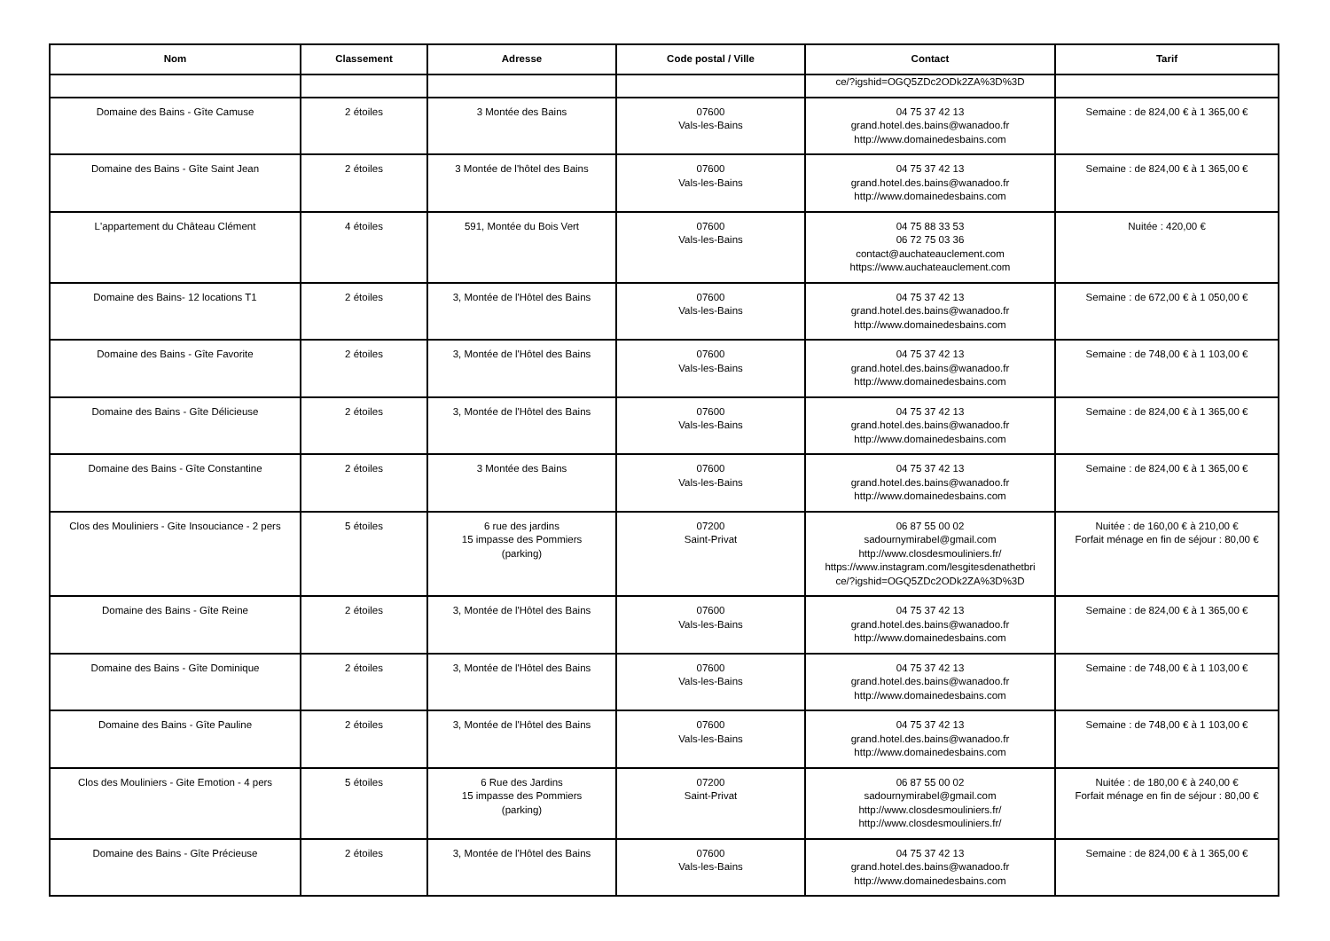| Nom | Classement | Adresse | Code postal / Ville | Contact | Tarif |
| --- | --- | --- | --- | --- | --- |
| | | | | ce/?igshid=OGQ5ZDc2ODk2ZA%3D%3D | |
| Domaine des Bains - Gîte Camuse | 2 étoiles | 3 Montée des Bains | 07600 Vals-les-Bains | 04 75 37 42 13 grand.hotel.des.bains@wanadoo.fr http://www.domainedesbains.com | Semaine : de 824,00 € à 1 365,00 € |
| Domaine des Bains - Gîte Saint Jean | 2 étoiles | 3 Montée de l'hôtel des Bains | 07600 Vals-les-Bains | 04 75 37 42 13 grand.hotel.des.bains@wanadoo.fr http://www.domainedesbains.com | Semaine : de 824,00 € à 1 365,00 € |
| L'appartement du Château Clément | 4 étoiles | 591, Montée du Bois Vert | 07600 Vals-les-Bains | 04 75 88 33 53 06 72 75 03 36 contact@auchateauclement.com https://www.auchateauclement.com | Nuitée : 420,00 € |
| Domaine des Bains- 12 locations T1 | 2 étoiles | 3, Montée de l'Hôtel des Bains | 07600 Vals-les-Bains | 04 75 37 42 13 grand.hotel.des.bains@wanadoo.fr http://www.domainedesbains.com | Semaine : de 672,00 € à 1 050,00 € |
| Domaine des Bains - Gîte Favorite | 2 étoiles | 3, Montée de l'Hôtel des Bains | 07600 Vals-les-Bains | 04 75 37 42 13 grand.hotel.des.bains@wanadoo.fr http://www.domainedesbains.com | Semaine : de 748,00 € à 1 103,00 € |
| Domaine des Bains - Gîte Délicieuse | 2 étoiles | 3, Montée de l'Hôtel des Bains | 07600 Vals-les-Bains | 04 75 37 42 13 grand.hotel.des.bains@wanadoo.fr http://www.domainedesbains.com | Semaine : de 824,00 € à 1 365,00 € |
| Domaine des Bains - Gîte Constantine | 2 étoiles | 3 Montée des Bains | 07600 Vals-les-Bains | 04 75 37 42 13 grand.hotel.des.bains@wanadoo.fr http://www.domainedesbains.com | Semaine : de 824,00 € à 1 365,00 € |
| Clos des Mouliniers - Gite Insouciance - 2 pers | 5 étoiles | 6 rue des jardins 15 impasse des Pommiers (parking) | 07200 Saint-Privat | 06 87 55 00 02 sadournymirabel@gmail.com http://www.closdesmouliniers.fr/ https://www.instagram.com/lesgitesdenathetbri ce/?igshid=OGQ5ZDc2ODk2ZA%3D%3D | Nuitée : de 160,00 € à 210,00 € Forfait ménage en fin de séjour : 80,00 € |
| Domaine des Bains - Gîte Reine | 2 étoiles | 3, Montée de l'Hôtel des Bains | 07600 Vals-les-Bains | 04 75 37 42 13 grand.hotel.des.bains@wanadoo.fr http://www.domainedesbains.com | Semaine : de 824,00 € à 1 365,00 € |
| Domaine des Bains - Gîte Dominique | 2 étoiles | 3, Montée de l'Hôtel des Bains | 07600 Vals-les-Bains | 04 75 37 42 13 grand.hotel.des.bains@wanadoo.fr http://www.domainedesbains.com | Semaine : de 748,00 € à 1 103,00 € |
| Domaine des Bains - Gîte Pauline | 2 étoiles | 3, Montée de l'Hôtel des Bains | 07600 Vals-les-Bains | 04 75 37 42 13 grand.hotel.des.bains@wanadoo.fr http://www.domainedesbains.com | Semaine : de 748,00 € à 1 103,00 € |
| Clos des Mouliniers - Gite Emotion - 4 pers | 5 étoiles | 6 Rue des Jardins 15 impasse des Pommiers (parking) | 07200 Saint-Privat | 06 87 55 00 02 sadournymirabel@gmail.com http://www.closdesmouliniers.fr/ http://www.closdesmouliniers.fr/ | Nuitée : de 180,00 € à 240,00 € Forfait ménage en fin de séjour : 80,00 € |
| Domaine des Bains - Gîte Précieuse | 2 étoiles | 3, Montée de l'Hôtel des Bains | 07600 Vals-les-Bains | 04 75 37 42 13 grand.hotel.des.bains@wanadoo.fr http://www.domainedesbains.com | Semaine : de 824,00 € à 1 365,00 € |